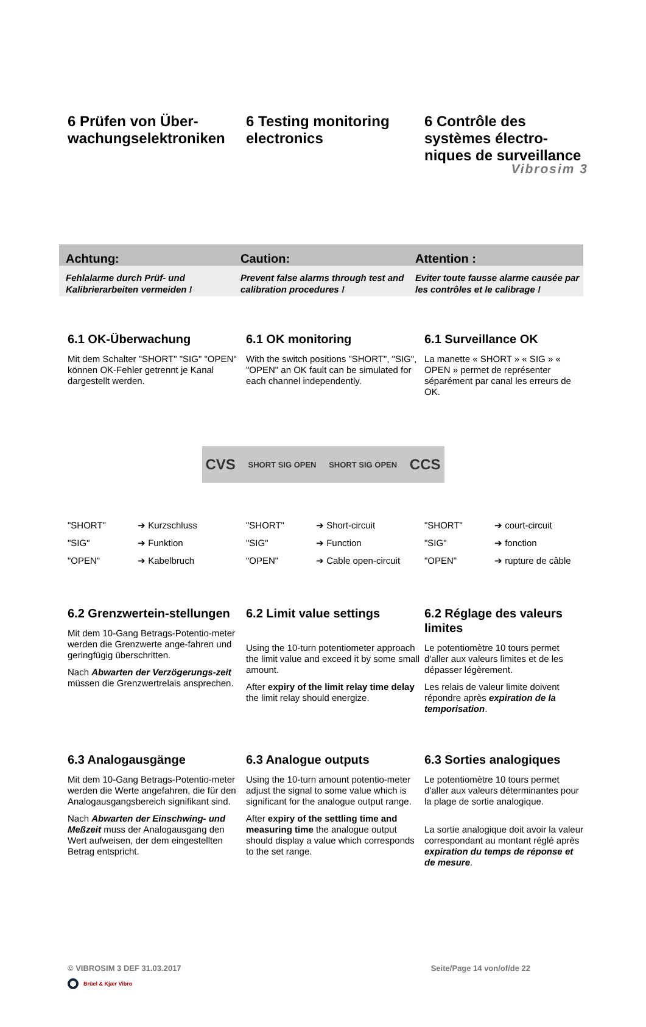Vibrosim 3
6 Prüfen von Über-wachungselektroniken
6 Testing monitoring electronics
6 Contrôle des systèmes électro-niques de surveillance
Achtung: Caution: Attention :
Fehlalarme durch Prüf- und Kalibrierarbeiten vermeiden !
Prevent false alarms through test and calibration procedures !
Eviter toute fausse alarme causée par les contrôles et le calibrage !
6.1 OK-Überwachung
Mit dem Schalter "SHORT" "SIG" "OPEN" können OK-Fehler getrennt je Kanal dargestellt werden.
6.1 OK monitoring
With the switch positions "SHORT", "SIG", "OPEN" an OK fault can be simulated for each channel independently.
6.1 Surveillance OK
La manette « SHORT » « SIG » « OPEN » permet de représenter séparément par canal les erreurs de OK.
CVS SHORT SIG OPEN SHORT SIG OPEN CCS
"SHORT" ➔ Kurzschluss
"SIG" ➔ Funktion
"OPEN" ➔ Kabelbruch
"SHORT" ➔ Short-circuit
"SIG" ➔ Function
"OPEN" ➔ Cable open-circuit
"SHORT" ➔ court-circuit
"SIG" ➔ fonction
"OPEN" ➔ rupture de câble
6.2 Grenzwertein-stellungen
Mit dem 10-Gang Betrags-Potentio-meter werden die Grenzwerte ange-fahren und geringfügig überschritten.
Nach Abwarten der Verzögerungs-zeit müssen die Grenzwertrelais ansprechen.
6.2 Limit value settings
Using the 10-turn potentiometer approach the limit value and exceed it by some small amount.
After expiry of the limit relay time delay the limit relay should energize.
6.2 Réglage des valeurs limites
Le potentiomètre 10 tours permet d'aller aux valeurs limites et de les dépasser légèrement.
Les relais de valeur limite doivent répondre après expiration de la temporisation.
6.3 Analogausgänge
Mit dem 10-Gang Betrags-Potentio-meter werden die Werte angefahren, die für den Analogausgangsbereich signifikant sind.
Nach Abwarten der Einschwing- und Meßzeit muss der Analogausgang den Wert aufweisen, der dem eingestellten Betrag entspricht.
6.3 Analogue outputs
Using the 10-turn amount potentio-meter adjust the signal to some value which is significant for the analogue output range.
After expiry of the settling time and measuring time the analogue output should display a value which corresponds to the set range.
6.3 Sorties analogiques
Le potentiomètre 10 tours permet d'aller aux valeurs déterminantes pour la plage de sortie analogique.
La sortie analogique doit avoir la valeur correspondant au montant réglé après expiration du temps de réponse et de mesure.
© VIBROSIM 3 DEF 31.03.2017 Seite/Page 14 von/of/de 22
Brüel & Kjær Vibro